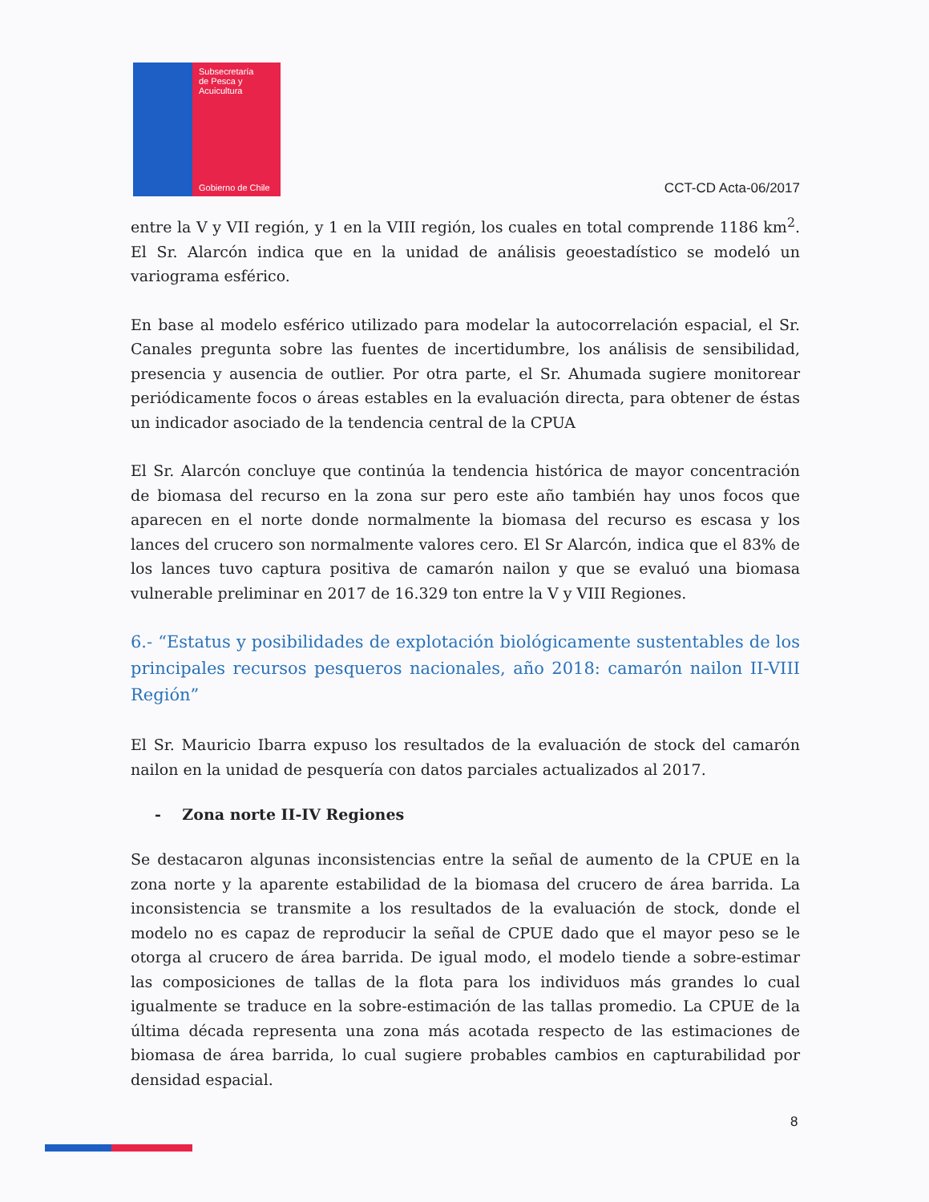Subsecretaría
de Pesca y
Acuicultura
Gobierno de Chile
CCT-CD Acta-06/2017
entre la V y VII región, y 1 en la VIII región, los cuales en total comprende 1186 km<sup>2</sup>. El Sr. Alarcón indica que en la unidad de análisis geoestadístico se modeló un variograma esférico.
En base al modelo esférico utilizado para modelar la autocorrelación espacial, el Sr. Canales pregunta sobre las fuentes de incertidumbre, los análisis de sensibilidad, presencia y ausencia de outlier. Por otra parte, el Sr. Ahumada sugiere monitorear periódicamente focos o áreas estables en la evaluación directa, para obtener de éstas un indicador asociado de la tendencia central de la CPUA
El Sr. Alarcón concluye que continúa la tendencia histórica de mayor concentración de biomasa del recurso en la zona sur pero este año también hay unos focos que aparecen en el norte donde normalmente la biomasa del recurso es escasa y los lances del crucero son normalmente valores cero. El Sr Alarcón, indica que el 83% de los lances tuvo captura positiva de camarón nailon y que se evaluó una biomasa vulnerable preliminar en 2017 de 16.329 ton entre la V y VIII Regiones.
6.- “Estatus y posibilidades de explotación biológicamente sustentables de los principales recursos pesqueros nacionales, año 2018: camarón nailon II-VIII Región”
El Sr. Mauricio Ibarra expuso los resultados de la evaluación de stock del camarón nailon en la unidad de pesquería con datos parciales actualizados al 2017.
- Zona norte II-IV Regiones
Se destacaron algunas inconsistencias entre la señal de aumento de la CPUE en la zona norte y la aparente estabilidad de la biomasa del crucero de área barrida. La inconsistencia se transmite a los resultados de la evaluación de stock, donde el modelo no es capaz de reproducir la señal de CPUE dado que el mayor peso se le otorga al crucero de área barrida. De igual modo, el modelo tiende a sobre-estimar las composiciones de tallas de la flota para los individuos más grandes lo cual igualmente se traduce en la sobre-estimación de las tallas promedio. La CPUE de la última década representa una zona más acotada respecto de las estimaciones de biomasa de área barrida, lo cual sugiere probables cambios en capturabilidad por densidad espacial.
8